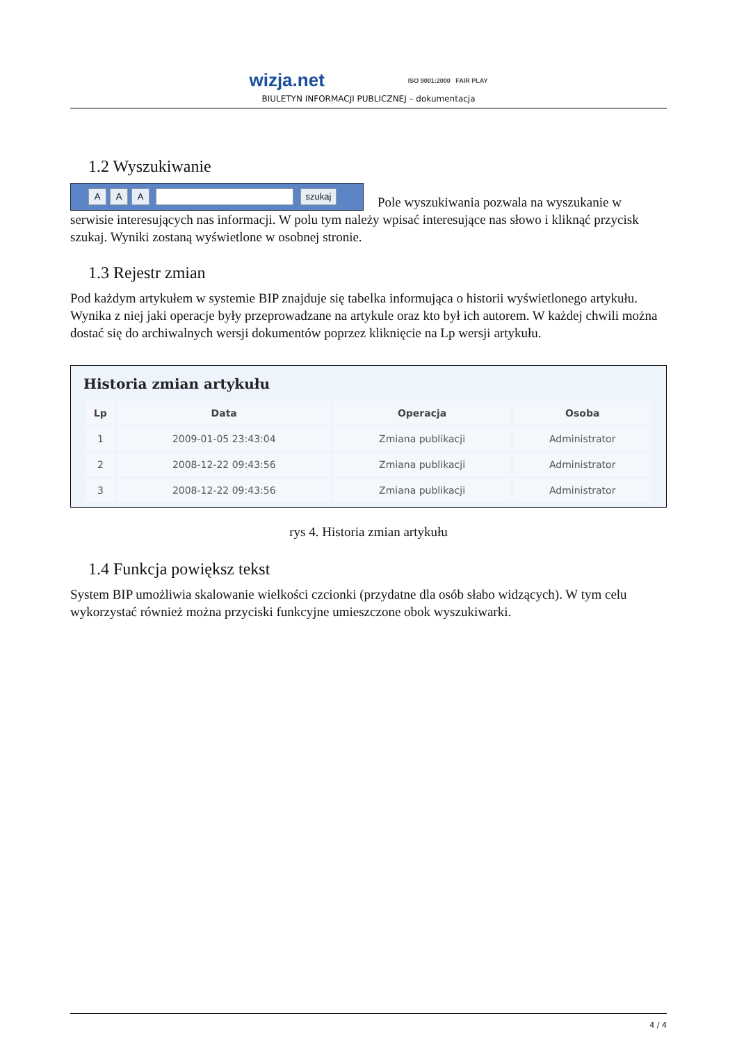wizja.net
ISO 9001:2000 FAIR PLAY
BIULETYN INFORMACJI PUBLICZNEJ – dokumentacja
1.2 Wyszukiwanie
A A A szukaj Pole wyszukiwania pozwala na wyszukanie w serwisie interesujących nas informacji. W polu tym należy wpisać interesujące nas słowo i kliknąć przycisk szukaj. Wyniki zostaną wyświetlone w osobnej stronie.
1.3 Rejestr zmian
Pod każdym artykułem w systemie BIP znajduje się tabelka informująca o historii wyświetlonego artykułu. Wynika z niej jaki operacje były przeprowadzane na artykule oraz kto był ich autorem. W każdej chwili można dostać się do archiwalnych wersji dokumentów poprzez kliknięcie na Lp wersji artykułu.
Historia zmian artykułu
| Lp | Data | Operacja | Osoba |
| --- | --- | --- | --- |
| 1 | 2009-01-05 23:43:04 | Zmiana publikacji | Administrator |
| 2 | 2008-12-22 09:43:56 | Zmiana publikacji | Administrator |
| 3 | 2008-12-22 09:43:56 | Zmiana publikacji | Administrator |
rys 4. Historia zmian artykułu
1.4 Funkcja powiększ tekst
System BIP umożliwia skalowanie wielkości czcionki (przydatne dla osób słabo widzących). W tym celu wykorzystać również można przyciski funkcyjne umieszczone obok wyszukiwarki.
4 / 4